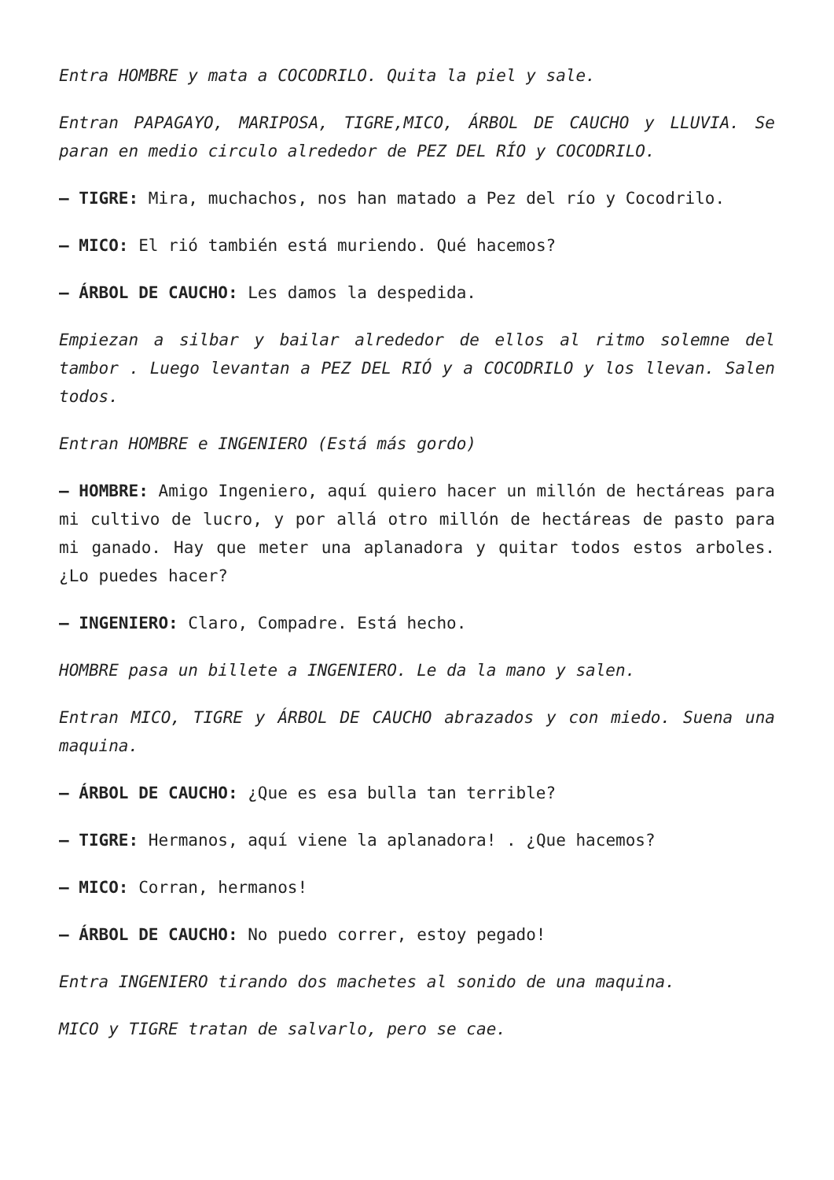Entra HOMBRE y mata a COCODRILO. Quita la piel y sale.
Entran PAPAGAYO, MARIPOSA, TIGRE,MICO, ÁRBOL DE CAUCHO y LLUVIA. Se paran en medio circulo alrededor de PEZ DEL RÍO y COCODRILO.
– TIGRE: Mira, muchachos, nos han matado a Pez del río y Cocodrilo.
– MICO: El rió también está muriendo. Qué hacemos?
– ÁRBOL DE CAUCHO: Les damos la despedida.
Empiezan a silbar y bailar alrededor de ellos al ritmo solemne del tambor . Luego levantan a PEZ DEL RIÓ y a COCODRILO y los llevan. Salen todos.
Entran HOMBRE e INGENIERO (Está más gordo)
– HOMBRE: Amigo Ingeniero, aquí quiero hacer un millón de hectáreas para mi cultivo de lucro, y por allá otro millón de hectáreas de pasto para mi ganado. Hay que meter una aplanadora y quitar todos estos arboles. ¿Lo puedes hacer?
– INGENIERO: Claro, Compadre. Está hecho.
HOMBRE pasa un billete a INGENIERO. Le da la mano y salen.
Entran MICO, TIGRE y ÁRBOL DE CAUCHO abrazados y con miedo. Suena una maquina.
– ÁRBOL DE CAUCHO: ¿Que es esa bulla tan terrible?
– TIGRE: Hermanos, aquí viene la aplanadora! . ¿Que hacemos?
– MICO: Corran, hermanos!
– ÁRBOL DE CAUCHO: No puedo correr, estoy pegado!
Entra INGENIERO tirando dos machetes al sonido de una maquina.
MICO y TIGRE tratan de salvarlo, pero se cae.